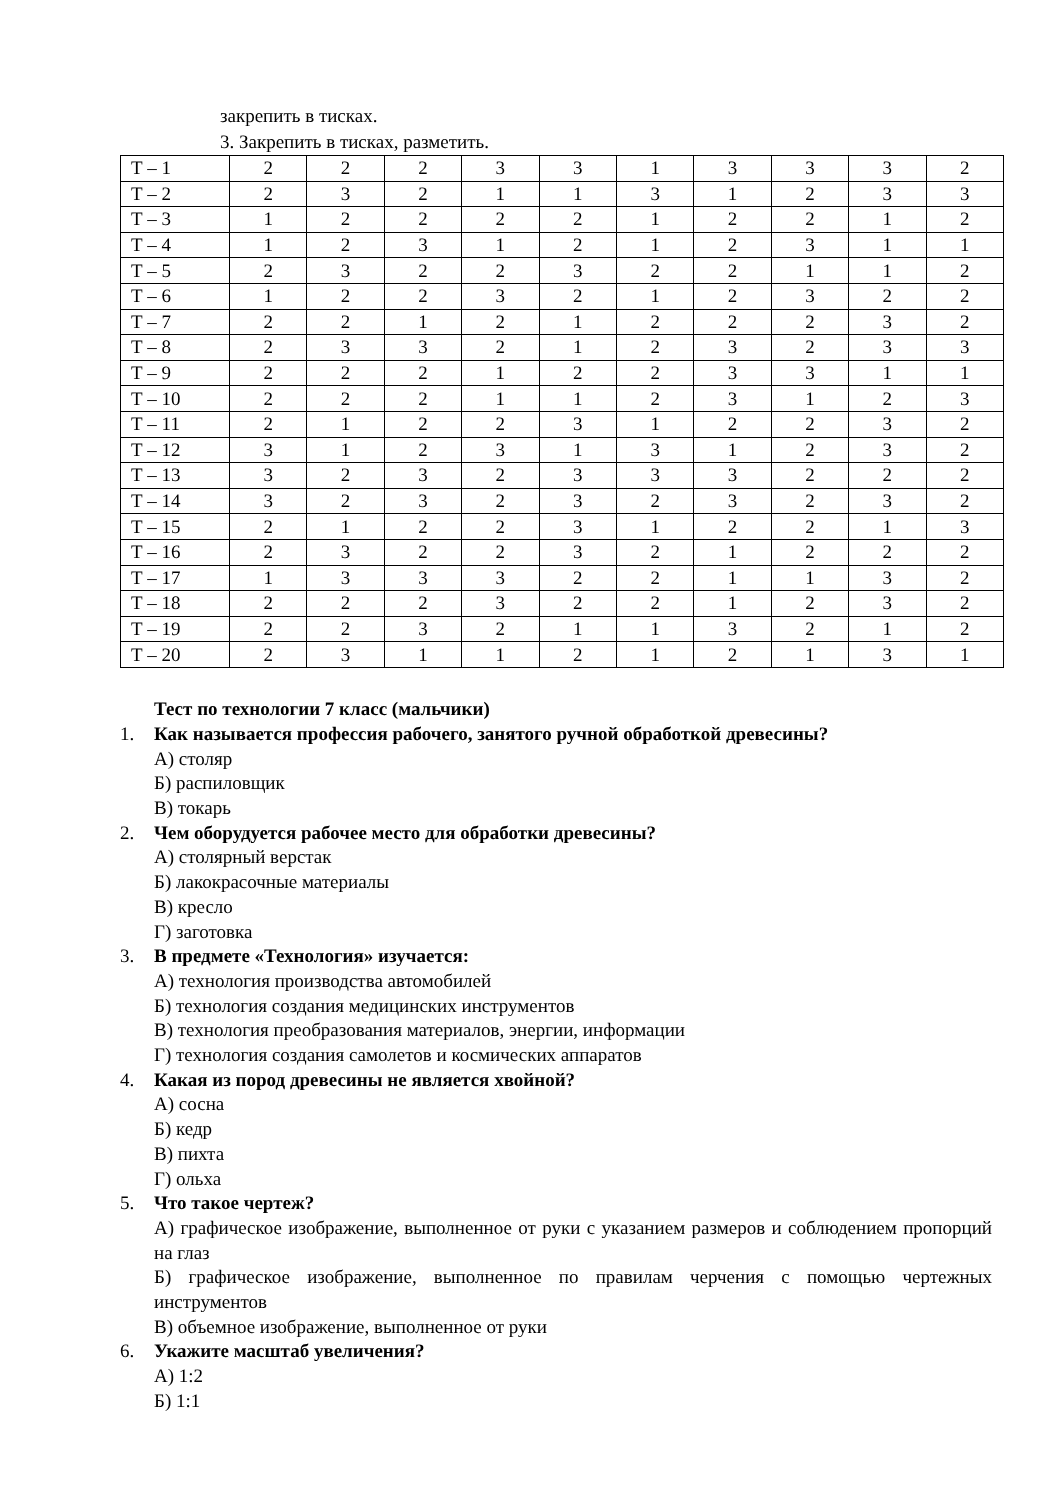закрепить в тисках.
3. Закрепить в тисках, разметить.
| Т – 1 | 2 | 2 | 2 | 3 | 3 | 1 | 3 | 3 | 3 | 2 |
| Т – 2 | 2 | 3 | 2 | 1 | 1 | 3 | 1 | 2 | 3 | 3 |
| Т – 3 | 1 | 2 | 2 | 2 | 2 | 1 | 2 | 2 | 1 | 2 |
| Т – 4 | 1 | 2 | 3 | 1 | 2 | 1 | 2 | 3 | 1 | 1 |
| Т – 5 | 2 | 3 | 2 | 2 | 3 | 2 | 2 | 1 | 1 | 2 |
| Т – 6 | 1 | 2 | 2 | 3 | 2 | 1 | 2 | 3 | 2 | 2 |
| Т – 7 | 2 | 2 | 1 | 2 | 1 | 2 | 2 | 2 | 3 | 2 |
| Т – 8 | 2 | 3 | 3 | 2 | 1 | 2 | 3 | 2 | 3 | 3 |
| Т – 9 | 2 | 2 | 2 | 1 | 2 | 2 | 3 | 3 | 1 | 1 |
| Т – 10 | 2 | 2 | 2 | 1 | 1 | 2 | 3 | 1 | 2 | 3 |
| Т – 11 | 2 | 1 | 2 | 2 | 3 | 1 | 2 | 2 | 3 | 2 |
| Т – 12 | 3 | 1 | 2 | 3 | 1 | 3 | 1 | 2 | 3 | 2 |
| Т – 13 | 3 | 2 | 3 | 2 | 3 | 3 | 3 | 2 | 2 | 2 |
| Т – 14 | 3 | 2 | 3 | 2 | 3 | 2 | 3 | 2 | 3 | 2 |
| Т – 15 | 2 | 1 | 2 | 2 | 3 | 1 | 2 | 2 | 1 | 3 |
| Т – 16 | 2 | 3 | 2 | 2 | 3 | 2 | 1 | 2 | 2 | 2 |
| Т – 17 | 1 | 3 | 3 | 3 | 2 | 2 | 1 | 1 | 3 | 2 |
| Т – 18 | 2 | 2 | 2 | 3 | 2 | 2 | 1 | 2 | 3 | 2 |
| Т – 19 | 2 | 2 | 3 | 2 | 1 | 1 | 3 | 2 | 1 | 2 |
| Т – 20 | 2 | 3 | 1 | 1 | 2 | 1 | 2 | 1 | 3 | 1 |
Тест по технологии 7 класс (мальчики)
1. Как называется профессия рабочего, занятого ручной обработкой древесины?
А) столяр
Б) распиловщик
В) токарь
2. Чем оборудуется рабочее место для обработки древесины?
А) столярный верстак
Б) лакокрасочные материалы
В) кресло
Г) заготовка
3. В предмете «Технология» изучается:
А) технология производства автомобилей
Б) технология создания медицинских инструментов
В) технология преобразования материалов, энергии, информации
Г) технология создания самолетов и космических аппаратов
4. Какая из пород древесины не является хвойной?
А) сосна
Б) кедр
В) пихта
Г) ольха
5. Что такое чертеж?
А) графическое изображение, выполненное от руки с указанием размеров и соблюдением пропорций на глаз
Б) графическое изображение, выполненное по правилам черчения с помощью чертежных инструментов
В) объемное изображение, выполненное от руки
6. Укажите масштаб увеличения?
А) 1:2
Б) 1:1